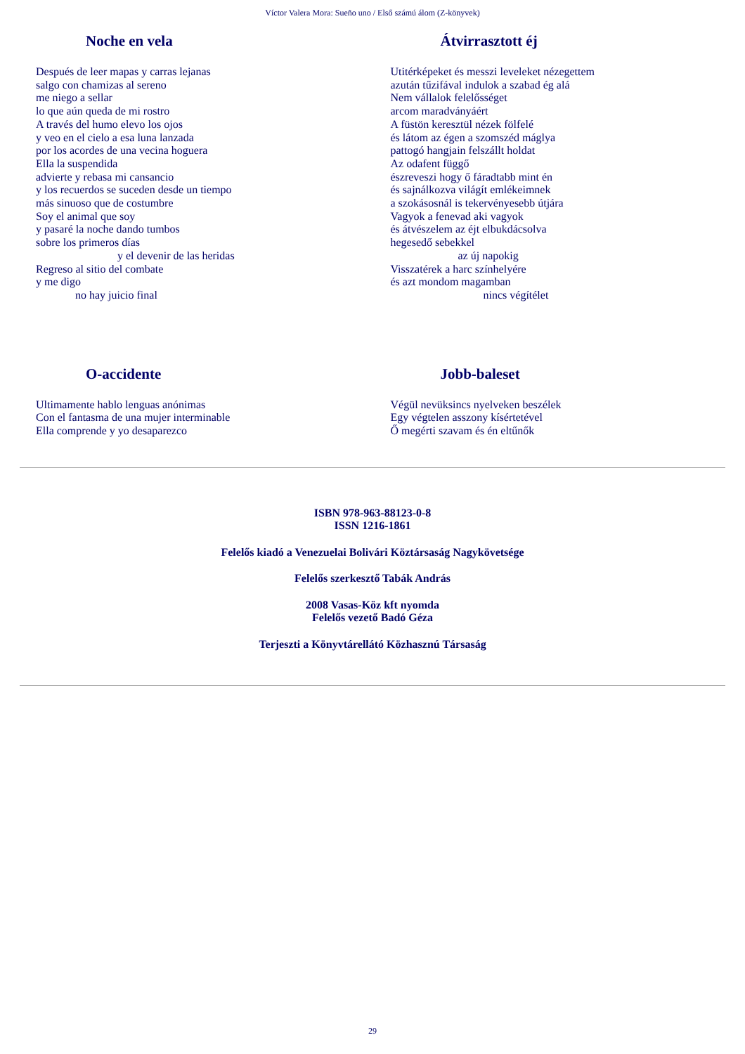Víctor Valera Mora: Sueño uno / Első számú álom (Z-könyvek)
Noche en vela
Después de leer mapas y carras lejanas salgo con chamizas al sereno me niego a sellar lo que aún queda de mi rostro A través del humo elevo los ojos y veo en el cielo a esa luna lanzada por los acordes de una vecina hoguera Ella la suspendida advierte y rebasa mi cansancio y los recuerdos se suceden desde un tiempo más sinuoso que de costumbre Soy el animal que soy y pasaré la noche dando tumbos sobre los primeros días y el devenir de las heridas Regreso al sitio del combate y me digo no hay juicio final
Átvirrasztott éj
Utitérképeket és messzi leveleket nézegettem azután tűzifával indulok a szabad ég alá Nem vállalok felelősséget arcom maradványáért A füstön keresztül nézek fölfelé és látom az égen a szomszéd máglya pattogó hangjain felszállt holdat Az odafent függő észreveszi hogy ő fáradtabb mint én és sajnálkozva világít emlékeimnek a szokásosnál is tekervényesebb útjára Vagyok a fenevad aki vagyok és átvészelem az éjt elbukdácsolva hegesedő sebekkel az új napokig Visszatérek a harc színhelyére és azt mondom magamban nincs végítélet
O-accidente
Ultimamente hablo lenguas anónimas Con el fantasma de una mujer interminable Ella comprende y yo desaparezco
Jobb-baleset
Végül nevüksincs nyelveken beszélek Egy végtelen asszony kísértetével Ő megérti szavam és én eltűnők
ISBN 978-963-88123-0-8
ISSN 1216-1861
Felelős kiadó a Venezuelai Bolivári Köztársaság Nagykövetsége
Felelős szerkesztő Tabák András
2008 Vasas-Köz kft nyomda
Felelős vezető Badó Géza
Terjeszti a Könyvtárellátó Közhasznú Társaság
29